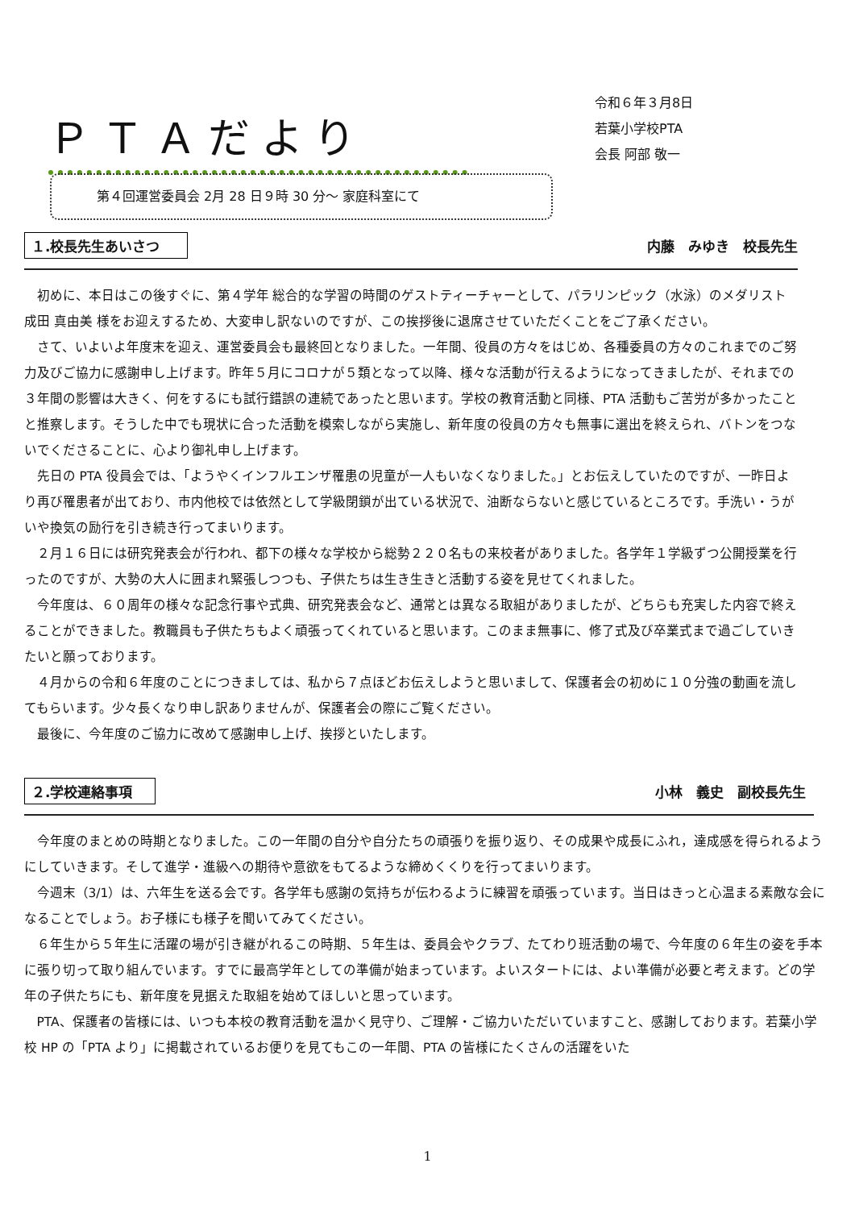ＰＴＡだより
令和６年３月8日
若葉小学校PTA
会長 阿部 敬一
第４回運営委員会 2月 28 日９時 30 分～ 家庭科室にて
１.校長先生あいさつ 内藤　みゆき　校長先生
初めに、本日はこの後すぐに、第４学年 総合的な学習の時間のゲストティーチャーとして、パラリンピック（水泳）のメダリスト 成田 真由美 様をお迎えするため、大変申し訳ないのですが、この挨拶後に退席させていただくことをご了承ください。
さて、いよいよ年度末を迎え、運営委員会も最終回となりました。一年間、役員の方々をはじめ、各種委員の方々のこれまでのご努力及びご協力に感謝申し上げます。昨年５月にコロナが５類となって以降、様々な活動が行えるようになってきましたが、それまでの３年間の影響は大きく、何をするにも試行錯誤の連続であったと思います。学校の教育活動と同様、PTA 活動もご苦労が多かったことと推察します。そうした中でも現状に合った活動を模索しながら実施し、新年度の役員の方々も無事に選出を終えられ、バトンをつないでくださることに、心より御礼申し上げます。
先日の PTA 役員会では、「ようやくインフルエンザ罹患の児童が一人もいなくなりました。」とお伝えしていたのですが、一昨日より再び罹患者が出ており、市内他校では依然として学級閉鎖が出ている状況で、油断ならないと感じているところです。手洗い・うがいや換気の励行を引き続き行ってまいります。
２月１６日には研究発表会が行われ、都下の様々な学校から総勢２２０名もの来校者がありました。各学年１学級ずつ公開授業を行ったのですが、大勢の大人に囲まれ緊張しつつも、子供たちは生き生きと活動する姿を見せてくれました。
今年度は、６０周年の様々な記念行事や式典、研究発表会など、通常とは異なる取組がありましたが、どちらも充実した内容で終えることができました。教職員も子供たちもよく頑張ってくれていると思います。このまま無事に、修了式及び卒業式まで過ごしていきたいと願っております。
４月からの令和６年度のことにつきましては、私から７点ほどお伝えしようと思いまして、保護者会の初めに１０分強の動画を流してもらいます。少々長くなり申し訳ありませんが、保護者会の際にご覧ください。
最後に、今年度のご協力に改めて感謝申し上げ、挨拶といたします。
２.学校連絡事項 小林　義史　副校長先生
今年度のまとめの時期となりました。この一年間の自分や自分たちの頑張りを振り返り、その成果や成長にふれ，達成感を得られるようにしていきます。そして進学・進級への期待や意欲をもてるような締めくくりを行ってまいります。
今週末（3/1）は、六年生を送る会です。各学年も感謝の気持ちが伝わるように練習を頑張っています。当日はきっと心温まる素敵な会になることでしょう。お子様にも様子を聞いてみてください。
６年生から５年生に活躍の場が引き継がれるこの時期、５年生は、委員会やクラブ、たてわり班活動の場で、今年度の６年生の姿を手本に張り切って取り組んでいます。すでに最高学年としての準備が始まっています。よいスタートには、よい準備が必要と考えます。どの学年の子供たちにも、新年度を見据えた取組を始めてほしいと思っています。
PTA、保護者の皆様には、いつも本校の教育活動を温かく見守り、ご理解・ご協力いただいていますこと、感謝しております。若葉小学校 HP の「PTA より」に掲載されているお便りを見てもこの一年間、PTA の皆様にたくさんの活躍をいた
1